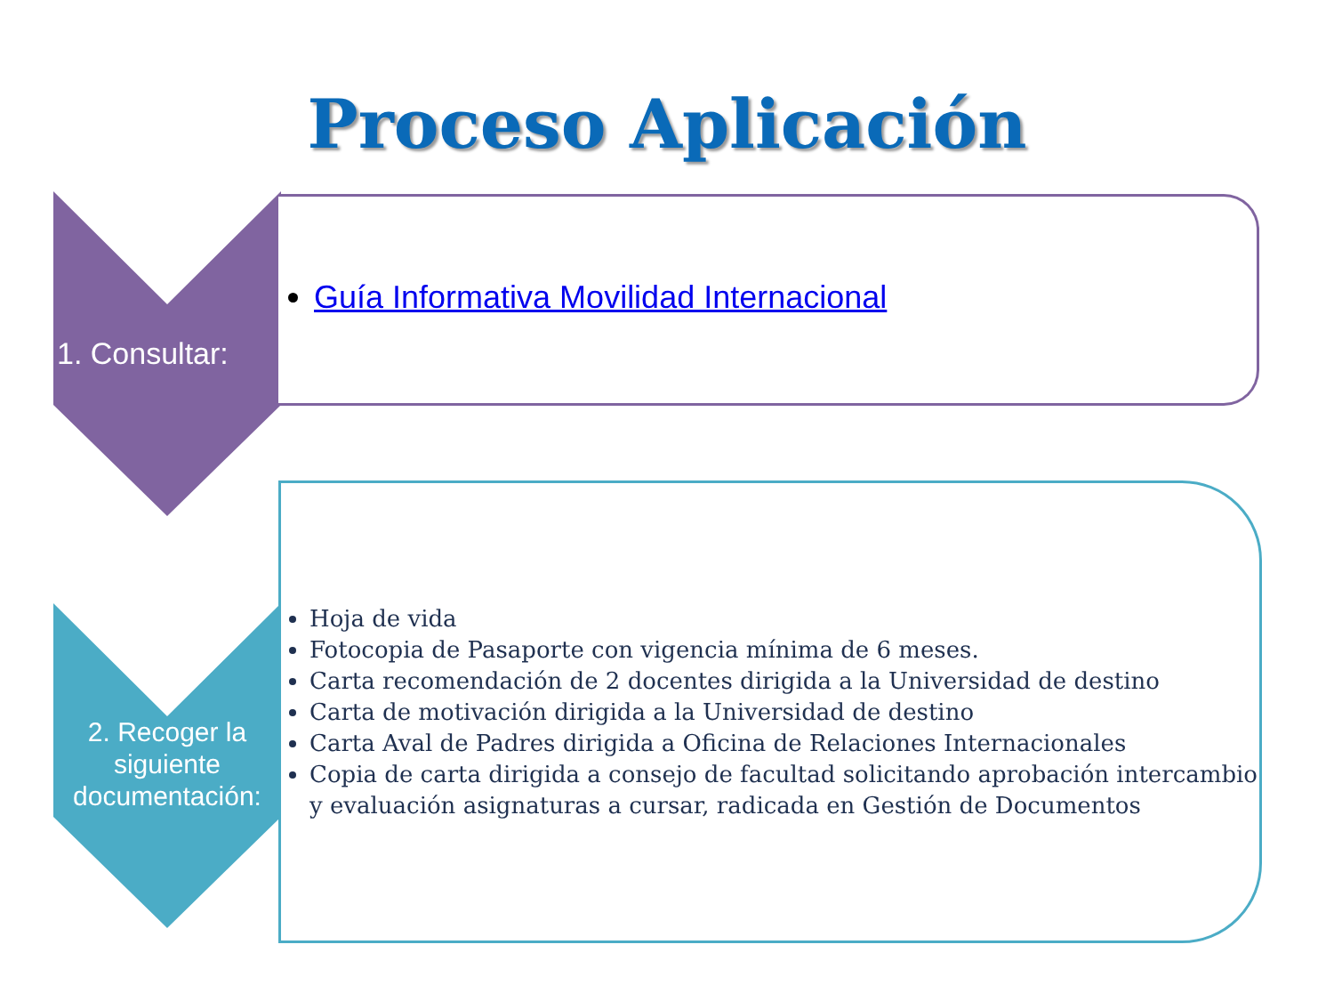Proceso Aplicación
Guía Informativa Movilidad Internacional
1. Consultar:
Hoja de vida
Fotocopia de Pasaporte con vigencia mínima de 6 meses.
Carta recomendación de 2 docentes dirigida a la Universidad de destino
Carta de motivación dirigida a la Universidad de destino
Carta Aval de Padres dirigida a Oficina de Relaciones Internacionales
Copia de carta dirigida a consejo de facultad solicitando aprobación intercambio y evaluación asignaturas a cursar, radicada en Gestión de Documentos
2. Recoger la siguiente documentación: